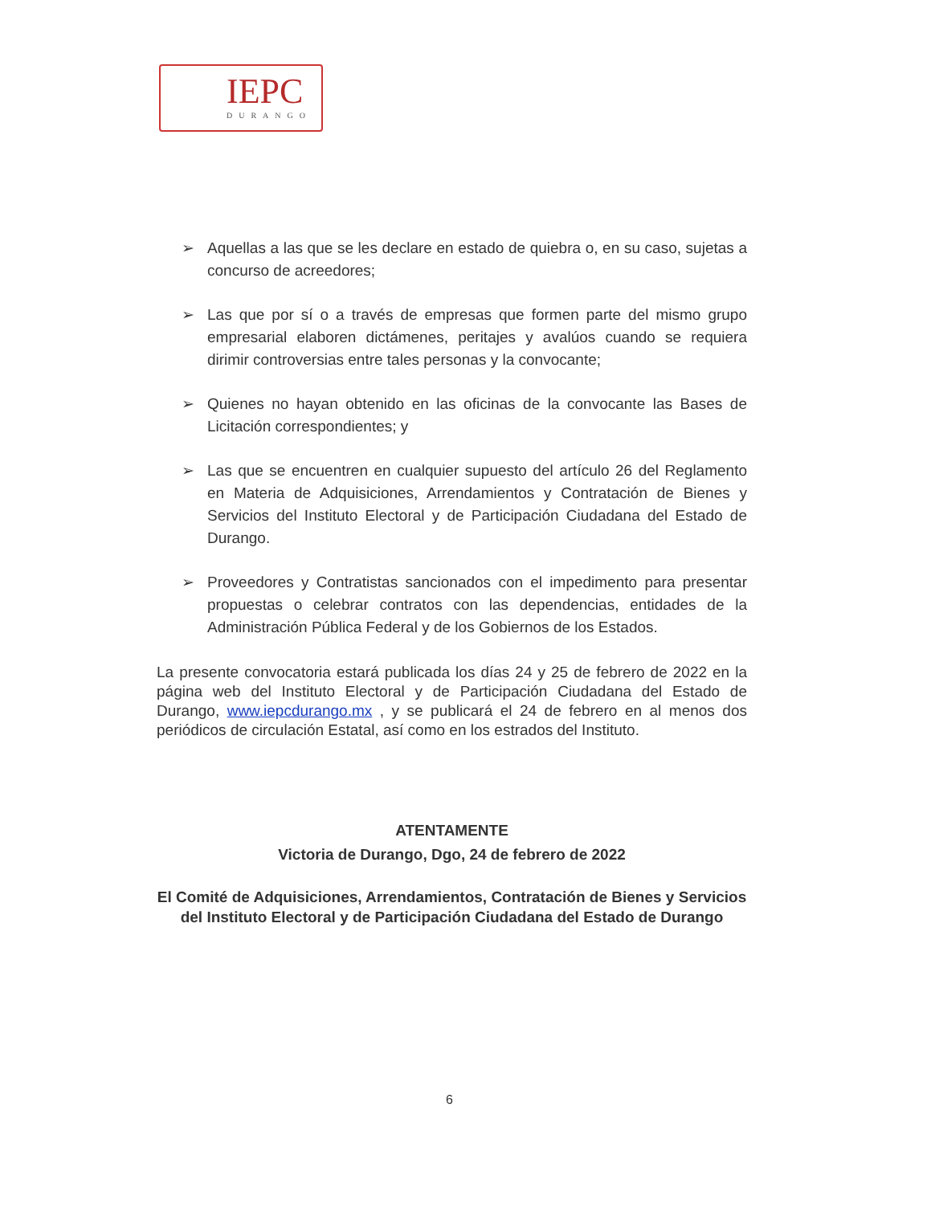IEPC
DURANGO
➢ Aquellas a las que se les declare en estado de quiebra o, en su caso, sujetas a concurso de acreedores;
➢ Las que por sí o a través de empresas que formen parte del mismo grupo empresarial elaboren dictámenes, peritajes y avalúos cuando se requiera dirimir controversias entre tales personas y la convocante;
➢ Quienes no hayan obtenido en las oficinas de la convocante las Bases de Licitación correspondientes; y
➢ Las que se encuentren en cualquier supuesto del artículo 26 del Reglamento en Materia de Adquisiciones, Arrendamientos y Contratación de Bienes y Servicios del Instituto Electoral y de Participación Ciudadana del Estado de Durango.
➢ Proveedores y Contratistas sancionados con el impedimento para presentar propuestas o celebrar contratos con las dependencias, entidades de la Administración Pública Federal y de los Gobiernos de los Estados.
La presente convocatoria estará publicada los días 24 y 25 de febrero de 2022 en la página web del Instituto Electoral y de Participación Ciudadana del Estado de Durango, www.iepcdurango.mx , y se publicará el 24 de febrero en al menos dos periódicos de circulación Estatal, así como en los estrados del Instituto.
ATENTAMENTE
Victoria de Durango, Dgo, 24 de febrero de 2022
El Comité de Adquisiciones, Arrendamientos, Contratación de Bienes y Servicios del Instituto Electoral y de Participación Ciudadana del Estado de Durango
6